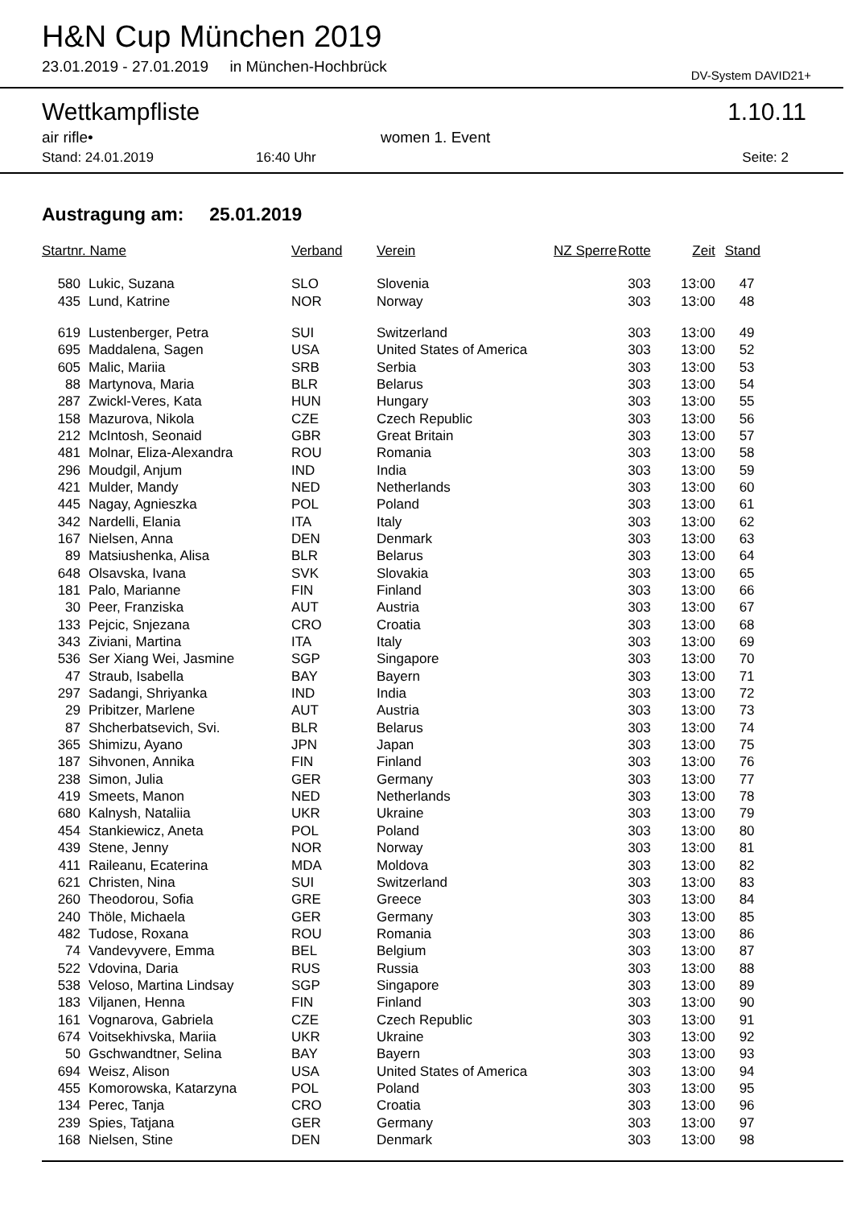H&N Cup München 2019
23.01.2019 - 27.01.2019 in München-Hochbrück
DV-System DAVID21+
Wettkampfliste 1.10.11
air rifle• women 1. Event
Stand: 24.01.2019 16:40 Uhr Seite: 2
Austragung am: 25.01.2019
| Startnr. Name | | Verband | Verein | NZ Sperre | Rotte | Zeit | Stand |
| --- | --- | --- | --- | --- | --- | --- | --- |
| 580 | Lukic, Suzana | SLO | Slovenia | | 303 | 13:00 | 47 |
| 435 | Lund, Katrine | NOR | Norway | | 303 | 13:00 | 48 |
| 619 | Lustenberger, Petra | SUI | Switzerland | | 303 | 13:00 | 49 |
| 695 | Maddalena, Sagen | USA | United States of America | | 303 | 13:00 | 52 |
| 605 | Malic, Mariia | SRB | Serbia | | 303 | 13:00 | 53 |
| 88 | Martynova, Maria | BLR | Belarus | | 303 | 13:00 | 54 |
| 287 | Zwickl-Veres, Kata | HUN | Hungary | | 303 | 13:00 | 55 |
| 158 | Mazurova, Nikola | CZE | Czech Republic | | 303 | 13:00 | 56 |
| 212 | McIntosh, Seonaid | GBR | Great Britain | | 303 | 13:00 | 57 |
| 481 | Molnar, Eliza-Alexandra | ROU | Romania | | 303 | 13:00 | 58 |
| 296 | Moudgil, Anjum | IND | India | | 303 | 13:00 | 59 |
| 421 | Mulder, Mandy | NED | Netherlands | | 303 | 13:00 | 60 |
| 445 | Nagay, Agnieszka | POL | Poland | | 303 | 13:00 | 61 |
| 342 | Nardelli, Elania | ITA | Italy | | 303 | 13:00 | 62 |
| 167 | Nielsen, Anna | DEN | Denmark | | 303 | 13:00 | 63 |
| 89 | Matsiushenka, Alisa | BLR | Belarus | | 303 | 13:00 | 64 |
| 648 | Olsavska, Ivana | SVK | Slovakia | | 303 | 13:00 | 65 |
| 181 | Palo, Marianne | FIN | Finland | | 303 | 13:00 | 66 |
| 30 | Peer, Franziska | AUT | Austria | | 303 | 13:00 | 67 |
| 133 | Pejcic, Snjezana | CRO | Croatia | | 303 | 13:00 | 68 |
| 343 | Ziviani, Martina | ITA | Italy | | 303 | 13:00 | 69 |
| 536 | Ser Xiang Wei, Jasmine | SGP | Singapore | | 303 | 13:00 | 70 |
| 47 | Straub, Isabella | BAY | Bayern | | 303 | 13:00 | 71 |
| 297 | Sadangi, Shriyanka | IND | India | | 303 | 13:00 | 72 |
| 29 | Pribitzer, Marlene | AUT | Austria | | 303 | 13:00 | 73 |
| 87 | Shcherbatsevich, Svi. | BLR | Belarus | | 303 | 13:00 | 74 |
| 365 | Shimizu, Ayano | JPN | Japan | | 303 | 13:00 | 75 |
| 187 | Sihvonen, Annika | FIN | Finland | | 303 | 13:00 | 76 |
| 238 | Simon, Julia | GER | Germany | | 303 | 13:00 | 77 |
| 419 | Smeets, Manon | NED | Netherlands | | 303 | 13:00 | 78 |
| 680 | Kalnysh, Nataliia | UKR | Ukraine | | 303 | 13:00 | 79 |
| 454 | Stankiewicz, Aneta | POL | Poland | | 303 | 13:00 | 80 |
| 439 | Stene, Jenny | NOR | Norway | | 303 | 13:00 | 81 |
| 411 | Raileanu, Ecaterina | MDA | Moldova | | 303 | 13:00 | 82 |
| 621 | Christen, Nina | SUI | Switzerland | | 303 | 13:00 | 83 |
| 260 | Theodorou, Sofia | GRE | Greece | | 303 | 13:00 | 84 |
| 240 | Thöle, Michaela | GER | Germany | | 303 | 13:00 | 85 |
| 482 | Tudose, Roxana | ROU | Romania | | 303 | 13:00 | 86 |
| 74 | Vandevyvere, Emma | BEL | Belgium | | 303 | 13:00 | 87 |
| 522 | Vdovina, Daria | RUS | Russia | | 303 | 13:00 | 88 |
| 538 | Veloso, Martina Lindsay | SGP | Singapore | | 303 | 13:00 | 89 |
| 183 | Viljanen, Henna | FIN | Finland | | 303 | 13:00 | 90 |
| 161 | Vognarova, Gabriela | CZE | Czech Republic | | 303 | 13:00 | 91 |
| 674 | Voitsekhivska, Mariia | UKR | Ukraine | | 303 | 13:00 | 92 |
| 50 | Gschwandtner, Selina | BAY | Bayern | | 303 | 13:00 | 93 |
| 694 | Weisz, Alison | USA | United States of America | | 303 | 13:00 | 94 |
| 455 | Komorowska, Katarzyna | POL | Poland | | 303 | 13:00 | 95 |
| 134 | Perec, Tanja | CRO | Croatia | | 303 | 13:00 | 96 |
| 239 | Spies, Tatjana | GER | Germany | | 303 | 13:00 | 97 |
| 168 | Nielsen, Stine | DEN | Denmark | | 303 | 13:00 | 98 |